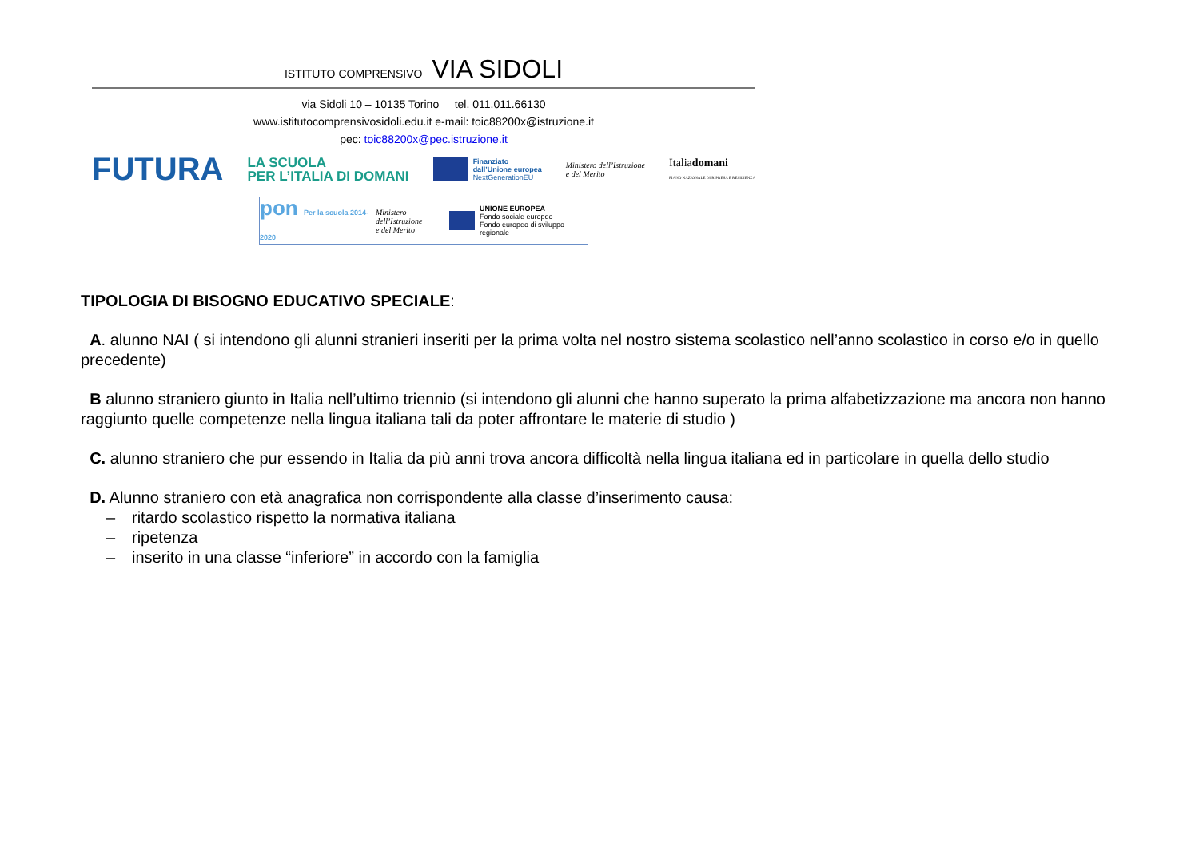ISTITUTO COMPRENSIVO VIA SIDOLI
via Sidoli 10 – 10135 Torino tel. 011.011.66130
www.istitutocomprensivosidoli.edu.it e-mail: toic88200x@istruzione.it
pec: toic88200x@pec.istruzione.it
FUTURA
LA SCUOLA
PER L’ITALIA DI DOMANI
Finanziato
dall’Unione europea
NextGenerationEU
Ministero dell’Istruzione
e del Merito
Italiadomani
PIANO NAZIONALE DI RIPRESA E RESILIENZA
pon Per la scuola 2014-2020
Ministero dell’Istruzione
e del Merito
UNIONE EUROPEA
Fondo sociale europeo
Fondo europeo di sviluppo regionale
TIPOLOGIA DI BISOGNO EDUCATIVO SPECIALE:
A. alunno NAI ( si intendono gli alunni stranieri inseriti per la prima volta nel nostro sistema scolastico nell’anno scolastico in corso e/o in quello precedente)
B alunno straniero giunto in Italia nell’ultimo triennio (si intendono gli alunni che hanno superato la prima alfabetizzazione ma ancora non hanno raggiunto quelle competenze nella lingua italiana tali da poter affrontare le materie di studio )
C. alunno straniero che pur essendo in Italia da più anni trova ancora difficoltà nella lingua italiana ed in particolare in quella dello studio
D. Alunno straniero con età anagrafica non corrispondente alla classe d’inserimento causa:
– ritardo scolastico rispetto la normativa italiana
– ripetenza
– inserito in una classe “inferiore” in accordo con la famiglia